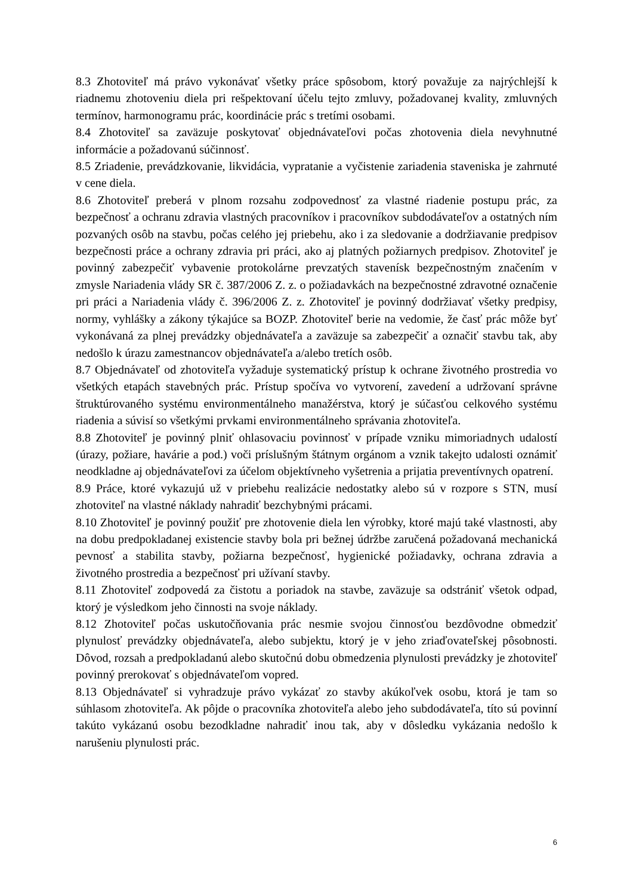8.3 Zhotoviteľ má právo vykonávať všetky práce spôsobom, ktorý považuje za najrýchlejší k riadnemu zhotoveniu diela pri rešpektovaní účelu tejto zmluvy, požadovanej kvality, zmluvných termínov, harmonogramu prác, koordinácie prác s tretími osobami.
8.4 Zhotoviteľ sa zaväzuje poskytovať objednávateľovi počas zhotovenia diela nevyhnutné informácie a požadovanú súčinnosť.
8.5 Zriadenie, prevádzkovanie, likvidácia, vypratanie a vyčistenie zariadenia staveniska je zahrnuté v cene diela.
8.6 Zhotoviteľ preberá v plnom rozsahu zodpovednosť za vlastné riadenie postupu prác, za bezpečnosť a ochranu zdravia vlastných pracovníkov i pracovníkov subdodávateľov a ostatných ním pozvaných osôb na stavbu, počas celého jej priebehu, ako i za sledovanie a dodržiavanie predpisov bezpečnosti práce a ochrany zdravia pri práci, ako aj platných požiarnych predpisov. Zhotoviteľ je povinný zabezpečiť vybavenie protokolárne prevzatých stavenísk bezpečnostným značením v zmysle Nariadenia vlády SR č. 387/2006 Z. z. o požiadavkách na bezpečnostné zdravotné označenie pri práci a Nariadenia vlády č. 396/2006 Z. z. Zhotoviteľ je povinný dodržiavať všetky predpisy, normy, vyhlášky a zákony týkajúce sa BOZP. Zhotoviteľ berie na vedomie, že časť prác môže byť vykonávaná za plnej prevádzky objednávateľa a zaväzuje sa zabezpečiť a označiť stavbu tak, aby nedošlo k úrazu zamestnancov objednávateľa a/alebo tretích osôb.
8.7 Objednávateľ od zhotoviteľa vyžaduje systematický prístup k ochrane životného prostredia vo všetkých etapách stavebných prác. Prístup spočíva vo vytvorení, zavedení a udržovaní správne štruktúrovaného systému environmentálneho manažérstva, ktorý je súčasťou celkového systému riadenia a súvisí so všetkými prvkami environmentálneho správania zhotoviteľa.
8.8 Zhotoviteľ je povinný plniť ohlasovaciu povinnosť v prípade vzniku mimoriadnych udalostí (úrazy, požiare, havárie a pod.) voči príslušným štátnym orgánom a vznik takejto udalosti oznámiť neodkladne aj objednávateľovi za účelom objektívneho vyšetrenia a prijatia preventívnych opatrení.
8.9 Práce, ktoré vykazujú už v priebehu realizácie nedostatky alebo sú v rozpore s STN, musí zhotoviteľ na vlastné náklady nahradiť bezchybnými prácami.
8.10 Zhotoviteľ je povinný použiť pre zhotovenie diela len výrobky, ktoré majú také vlastnosti, aby na dobu predpokladanej existencie stavby bola pri bežnej údržbe zaručená požadovaná mechanická pevnosť a stabilita stavby, požiarna bezpečnosť, hygienické požiadavky, ochrana zdravia a životného prostredia a bezpečnosť pri užívaní stavby.
8.11 Zhotoviteľ zodpovedá za čistotu a poriadok na stavbe, zaväzuje sa odstrániť všetok odpad, ktorý je výsledkom jeho činnosti na svoje náklady.
8.12 Zhotoviteľ počas uskutočňovania prác nesmie svojou činnosťou bezdôvodne obmedziť plynulosť prevádzky objednávateľa, alebo subjektu, ktorý je v jeho zriaďovateľskej pôsobnosti. Dôvod, rozsah a predpokladanú alebo skutočnú dobu obmedzenia plynulosti prevádzky je zhotoviteľ povinný prerokovať s objednávateľom vopred.
8.13 Objednávateľ si vyhradzuje právo vykázať zo stavby akúkoľvek osobu, ktorá je tam so súhlasom zhotoviteľa. Ak pôjde o pracovníka zhotoviteľa alebo jeho subdodávateľa, títo sú povinní takúto vykázanú osobu bezodkladne nahradiť inou tak, aby v dôsledku vykázania nedošlo k narušeniu plynulosti prác.
6